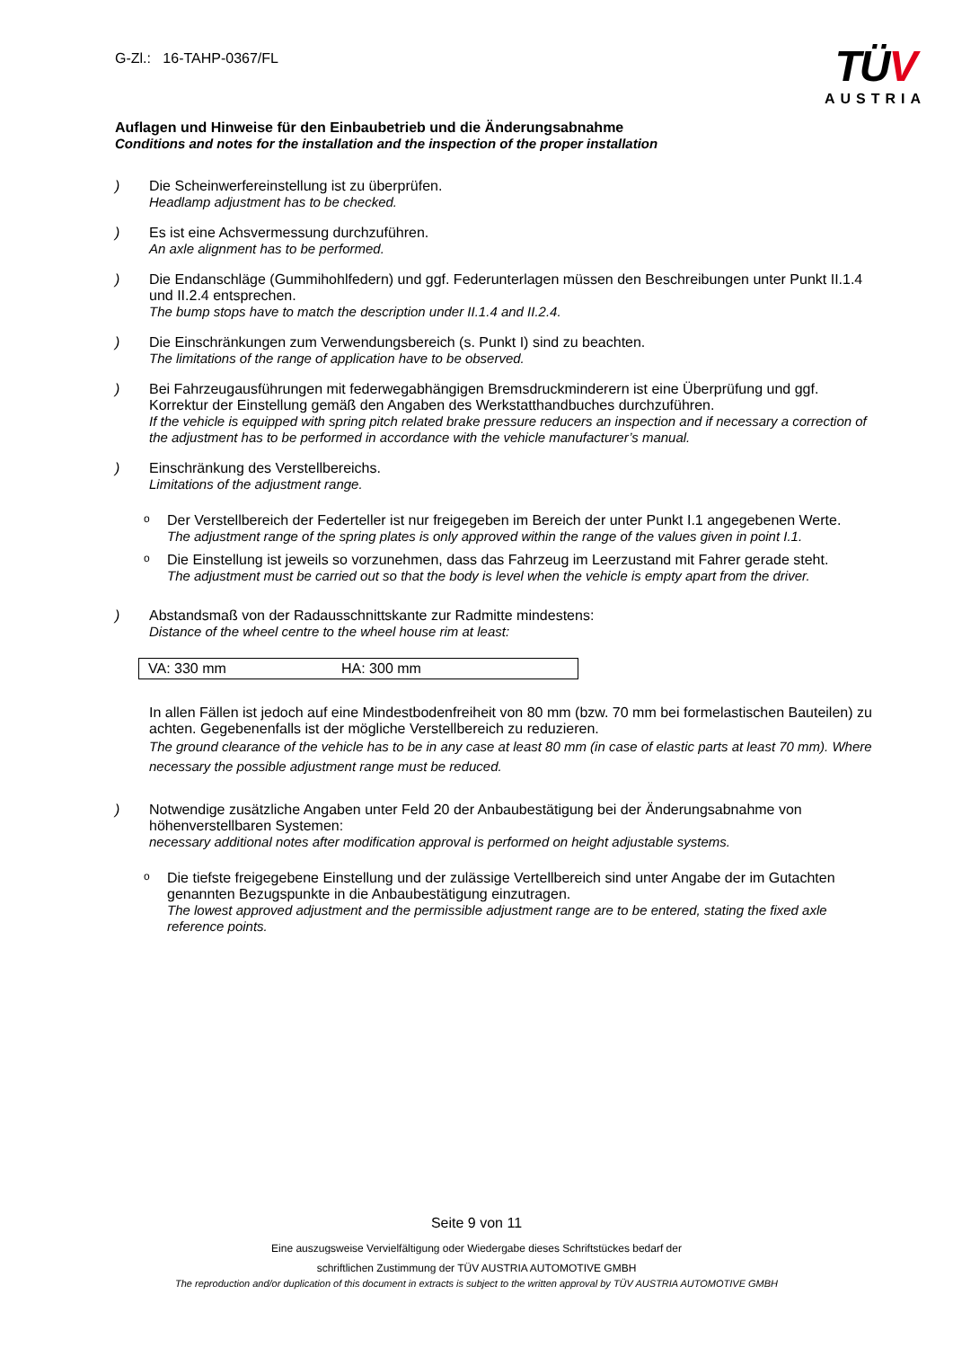G-Zl.: 16-TAHP-0367/FL
TÜV
AUSTRIA
Auflagen und Hinweise für den Einbaubetrieb und die Änderungsabnahme
Conditions and notes for the installation and the inspection of the proper installation
) Die Scheinwerfereinstellung ist zu überprüfen.
Headlamp adjustment has to be checked.
) Es ist eine Achsvermessung durchzuführen.
An axle alignment has to be performed.
) Die Endanschläge (Gummihohlfedern) und ggf. Federunterlagen müssen den Beschreibungen unter Punkt II.1.4 und II.2.4 entsprechen.
The bump stops have to match the description under II.1.4 and II.2.4.
) Die Einschränkungen zum Verwendungsbereich (s. Punkt I) sind zu beachten.
The limitations of the range of application have to be observed.
) Bei Fahrzeugausführungen mit federwegabhängigen Bremsdruckminderern ist eine Überprüfung und ggf. Korrektur der Einstellung gemäß den Angaben des Werkstatthandbuches durchzuführen.
If the vehicle is equipped with spring pitch related brake pressure reducers an inspection and if necessary a correction of the adjustment has to be performed in accordance with the vehicle manufacturer’s manual.
) Einschränkung des Verstellbereichs.
Limitations of the adjustment range.
o
Der Verstellbereich der Federteller ist nur freigegeben im Bereich der unter Punkt I.1 angegebenen Werte.
The adjustment range of the spring plates is only approved within the range of the values given in point I.1.
o
Die Einstellung ist jeweils so vorzunehmen, dass das Fahrzeug im Leerzustand mit Fahrer gerade steht.
The adjustment must be carried out so that the body is level when the vehicle is empty apart from the driver.
) Abstandsmaß von der Radausschnittskante zur Radmitte mindestens:
Distance of the wheel centre to the wheel house rim at least:
| VA: 330 mm | HA: 300 mm |
In allen Fällen ist jedoch auf eine Mindestbodenfreiheit von 80 mm (bzw. 70 mm bei formelastischen Bauteilen) zu achten. Gegebenenfalls ist der mögliche Verstellbereich zu reduzieren.
The ground clearance of the vehicle has to be in any case at least 80 mm (in case of elastic parts at least 70 mm). Where necessary the possible adjustment range must be reduced.
) Notwendige zusätzliche Angaben unter Feld 20 der Anbaubestätigung bei der Änderungsabnahme von höhenverstellbaren Systemen:
necessary additional notes after modification approval is performed on height adjustable systems.
o
Die tiefste freigegebene Einstellung und der zulässige Vertellbereich sind unter Angabe der im Gutachten genannten Bezugspunkte in die Anbaubestätigung einzutragen.
The lowest approved adjustment and the permissible adjustment range are to be entered, stating the fixed axle reference points.
Seite 9 von 11
Eine auszugsweise Vervielfältigung oder Wiedergabe dieses Schriftstückes bedarf der
schriftlichen Zustimmung der TÜV AUSTRIA AUTOMOTIVE GMBH
The reproduction and/or duplication of this document in extracts is subject to the written approval by TÜV AUSTRIA AUTOMOTIVE GMBH